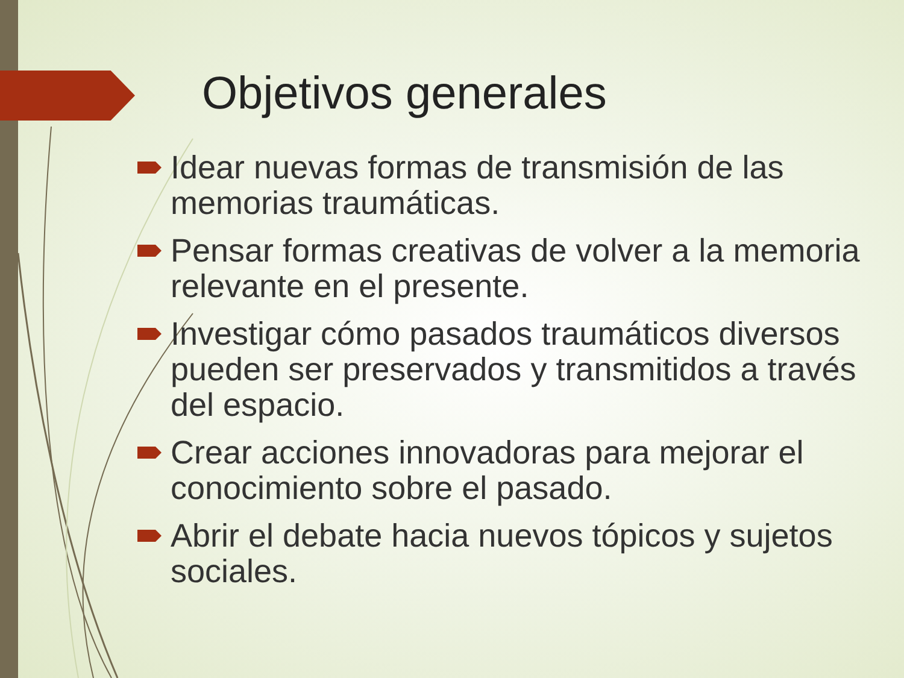Objetivos generales
Idear nuevas formas de transmisión de las memorias traumáticas.
Pensar formas creativas de volver a la memoria relevante en el presente.
Investigar cómo pasados traumáticos diversos pueden ser preservados y transmitidos a través del espacio.
Crear acciones innovadoras para mejorar el conocimiento sobre el pasado.
Abrir el debate hacia nuevos tópicos y sujetos sociales.